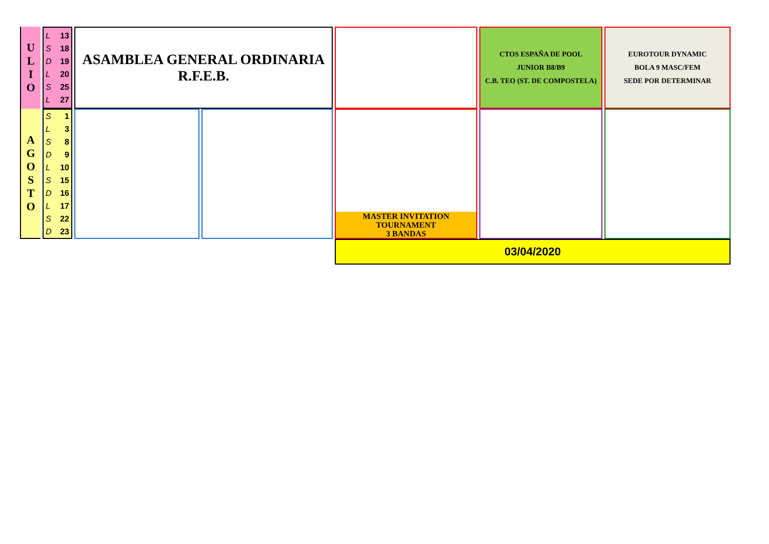| U L I O | L 13 S 18 D 19 L 20 S 25 L 27 | ASAMBLEA GENERAL ORDINARIA R.F.E.B. | | | CTOS ESPAÑA DE POOL JUNIOR B8/B9 C.B. TEO (ST. DE COMPOSTELA) | EUROTOUR DYNAMIC BOLA 9 MASC/FEM SEDE POR DETERMINAR |
| A G O S T O | S 1 L 3 S 8 D 9 L 10 S 15 D 16 L 17 S 22 D 23 | | | MASTER INVITATION TOURNAMENT 3 BANDAS | | |
| | | | | 03/04/2020 | | |